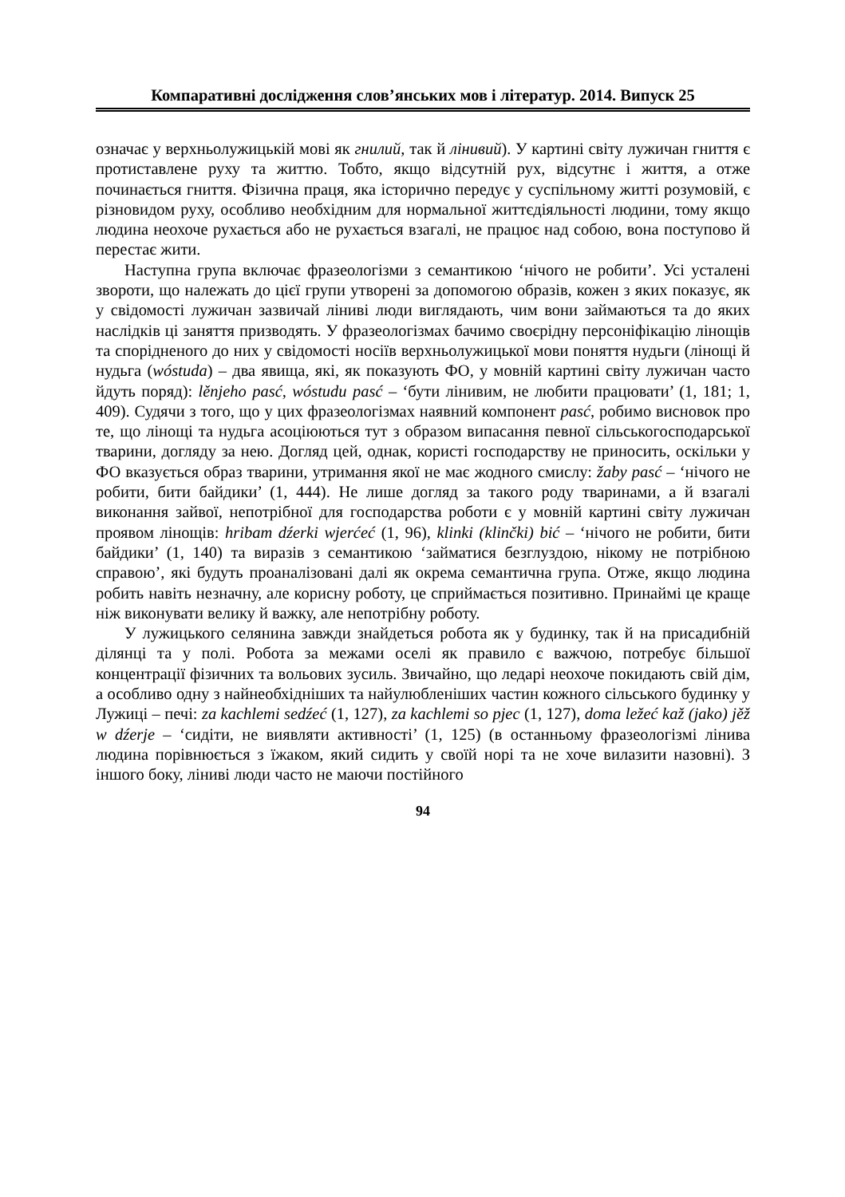Компаративні дослідження слов’янських мов і літератур. 2014. Випуск 25
означає у верхньолужицькій мові як гнилий, так й лінивий). У картині світу лужичан гниття є протиставлене руху та життю. Тобто, якщо відсутній рух, відсутнє і життя, а отже починається гниття. Фізична праця, яка історично передує у суспільному житті розумовій, є різновидом руху, особливо необхідним для нормальної життєдіяльності людини, тому якщо людина неохоче рухається або не рухається взагалі, не працює над собою, вона поступово й перестає жити.
Наступна група включає фразеологізми з семантикою ‘нічого не робити’. Усі усталені звороти, що належать до цієї групи утворені за допомогою образів, кожен з яких показує, як у свідомості лужичан зазвичай ліниві люди виглядають, чим вони займаються та до яких наслідків ці заняття призводять. У фразеологізмах бачимо своєрідну персоніфікацію лінощів та спорідненого до них у свідомості носіїв верхньолужицької мови поняття нудьги (лінощі й нудьга (wóstuda) – два явища, які, як показують ФО, у мовній картині світу лужичан часто йдуть поряд): lěnjeho pasć, wóstudu pasć – ‘бути лінивим, не любити працювати’ (1, 181; 1, 409). Судячи з того, що у цих фразеологізмах наявний компонент pasć, робимо висновок про те, що лінощі та нудьга асоціюються тут з образом випасання певної сільськогосподарської тварини, догляду за нею. Догляд цей, однак, користі господарству не приносить, оскільки у ФО вказується образ тварини, утримання якої не має жодного смислу: žaby pasć – ‘нічого не робити, бити байдики’ (1, 444). Не лише догляд за такого роду тваринами, а й взагалі виконання зайвої, непотрібної для господарства роботи є у мовній картині світу лужичан проявом лінощів: hribam dźerki wjerćeć (1, 96), klinki (klinčki) bić – ‘нічого не робити, бити байдики’ (1, 140) та виразів з семантикою ‘займатися безглуздою, нікому не потрібною справою’, які будуть проаналізовані далі як окрема семантична група. Отже, якщо людина робить навіть незначну, але корисну роботу, це сприймається позитивно. Принаймі це краще ніж виконувати велику й важку, але непотрібну роботу.
У лужицького селянина завжди знайдеться робота як у будинку, так й на присадибній ділянці та у полі. Робота за межами оселі як правило є важчою, потребує більшої концентрації фізичних та вольових зусиль. Звичайно, що ледарі неохоче покидають свій дім, а особливо одну з найнеобхідніших та найулюбленіших частин кожного сільського будинку у Лужиці – печі: za kachlemi sedźeć (1, 127), za kachlemi so pjec (1, 127), doma ležeć kaž (jako) jěž w dźerje – ‘сидіти, не виявляти активності’ (1, 125) (в останньому фразеологізмі лінива людина порівнюється з їжаком, який сидить у своїй норі та не хоче вилазити назовні). З іншого боку, ліниві люди часто не маючи постійного
94